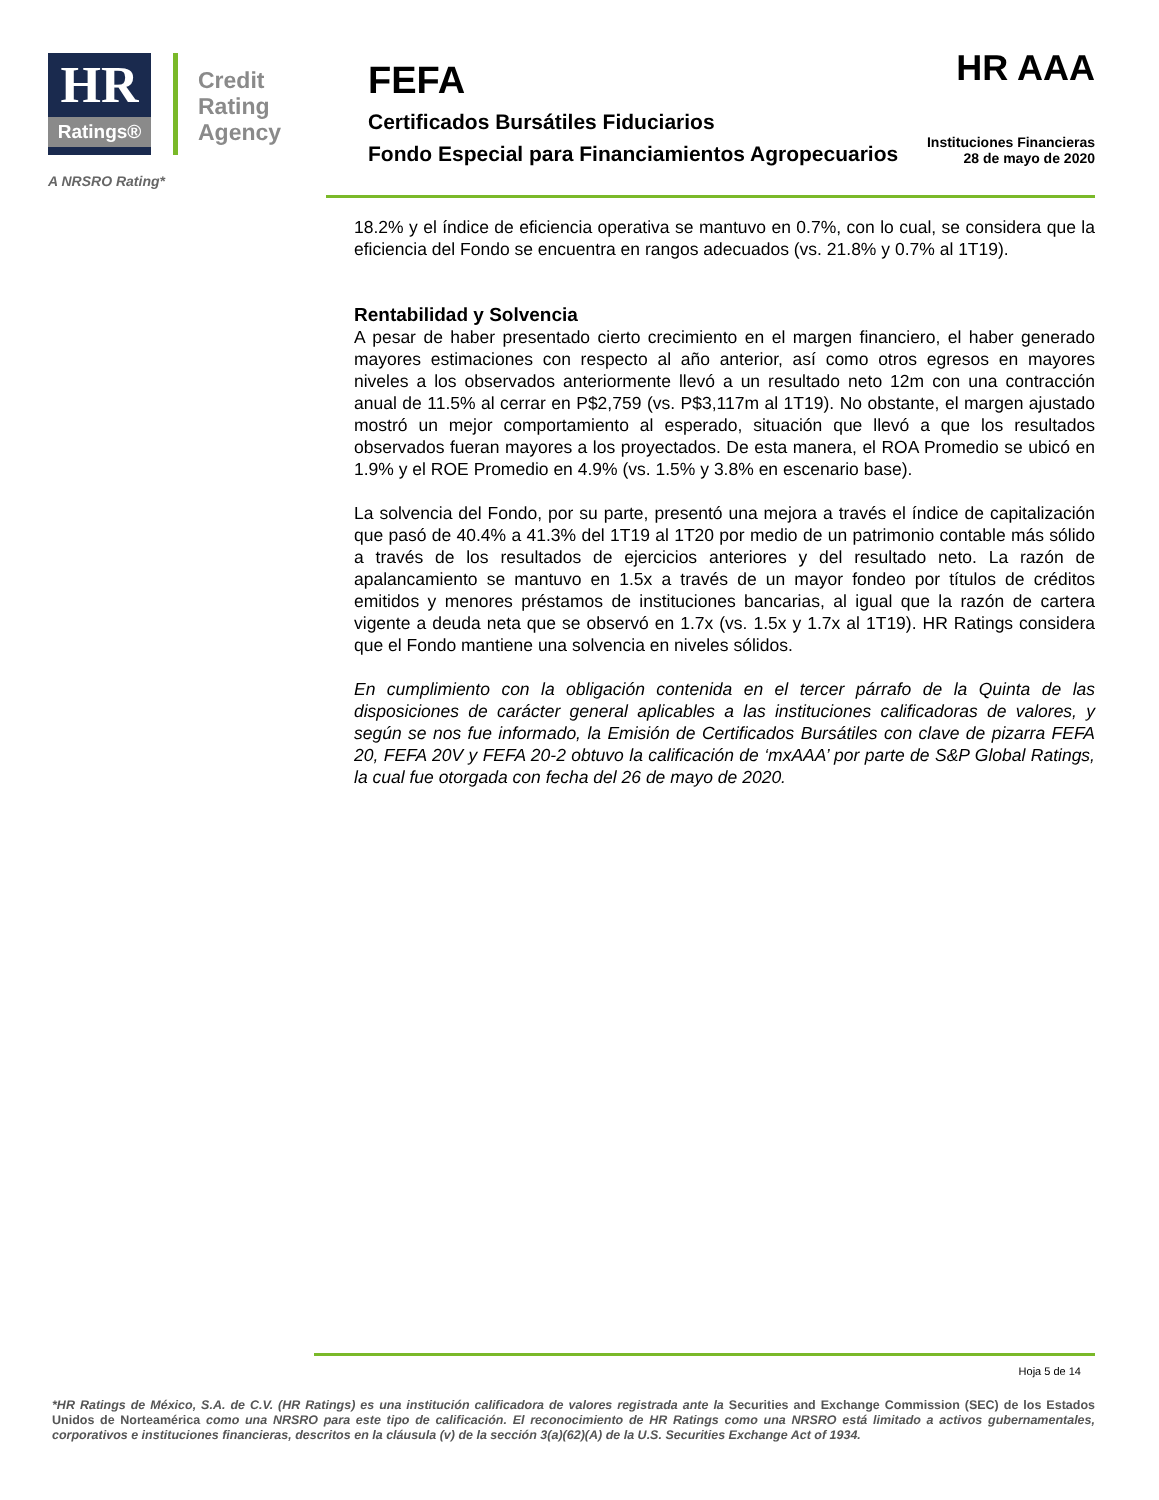HR
Ratings®
Credit
Rating
Agency
A NRSRO Rating*
FEFA HR AAA
Certificados Bursátiles Fiduciarios
Fondo Especial para Financiamientos Agropecuarios
Instituciones Financieras
28 de mayo de 2020
18.2% y el índice de eficiencia operativa se mantuvo en 0.7%, con lo cual, se considera que la eficiencia del Fondo se encuentra en rangos adecuados (vs. 21.8% y 0.7% al 1T19).
Rentabilidad y Solvencia
A pesar de haber presentado cierto crecimiento en el margen financiero, el haber generado mayores estimaciones con respecto al año anterior, así como otros egresos en mayores niveles a los observados anteriormente llevó a un resultado neto 12m con una contracción anual de 11.5% al cerrar en P$2,759 (vs. P$3,117m al 1T19). No obstante, el margen ajustado mostró un mejor comportamiento al esperado, situación que llevó a que los resultados observados fueran mayores a los proyectados. De esta manera, el ROA Promedio se ubicó en 1.9% y el ROE Promedio en 4.9% (vs. 1.5% y 3.8% en escenario base).
La solvencia del Fondo, por su parte, presentó una mejora a través el índice de capitalización que pasó de 40.4% a 41.3% del 1T19 al 1T20 por medio de un patrimonio contable más sólido a través de los resultados de ejercicios anteriores y del resultado neto. La razón de apalancamiento se mantuvo en 1.5x a través de un mayor fondeo por títulos de créditos emitidos y menores préstamos de instituciones bancarias, al igual que la razón de cartera vigente a deuda neta que se observó en 1.7x (vs. 1.5x y 1.7x al 1T19). HR Ratings considera que el Fondo mantiene una solvencia en niveles sólidos.
En cumplimiento con la obligación contenida en el tercer párrafo de la Quinta de las disposiciones de carácter general aplicables a las instituciones calificadoras de valores, y según se nos fue informado, la Emisión de Certificados Bursátiles con clave de pizarra FEFA 20, FEFA 20V y FEFA 20-2 obtuvo la calificación de ‘mxAAA’ por parte de S&P Global Ratings, la cual fue otorgada con fecha del 26 de mayo de 2020.
Hoja 5 de 14
*HR Ratings de México, S.A. de C.V. (HR Ratings) es una institución calificadora de valores registrada ante la Securities and Exchange Commission (SEC) de los Estados Unidos de Norteamérica como una NRSRO para este tipo de calificación. El reconocimiento de HR Ratings como una NRSRO está limitado a activos gubernamentales, corporativos e instituciones financieras, descritos en la cláusula (v) de la sección 3(a)(62)(A) de la U.S. Securities Exchange Act of 1934.